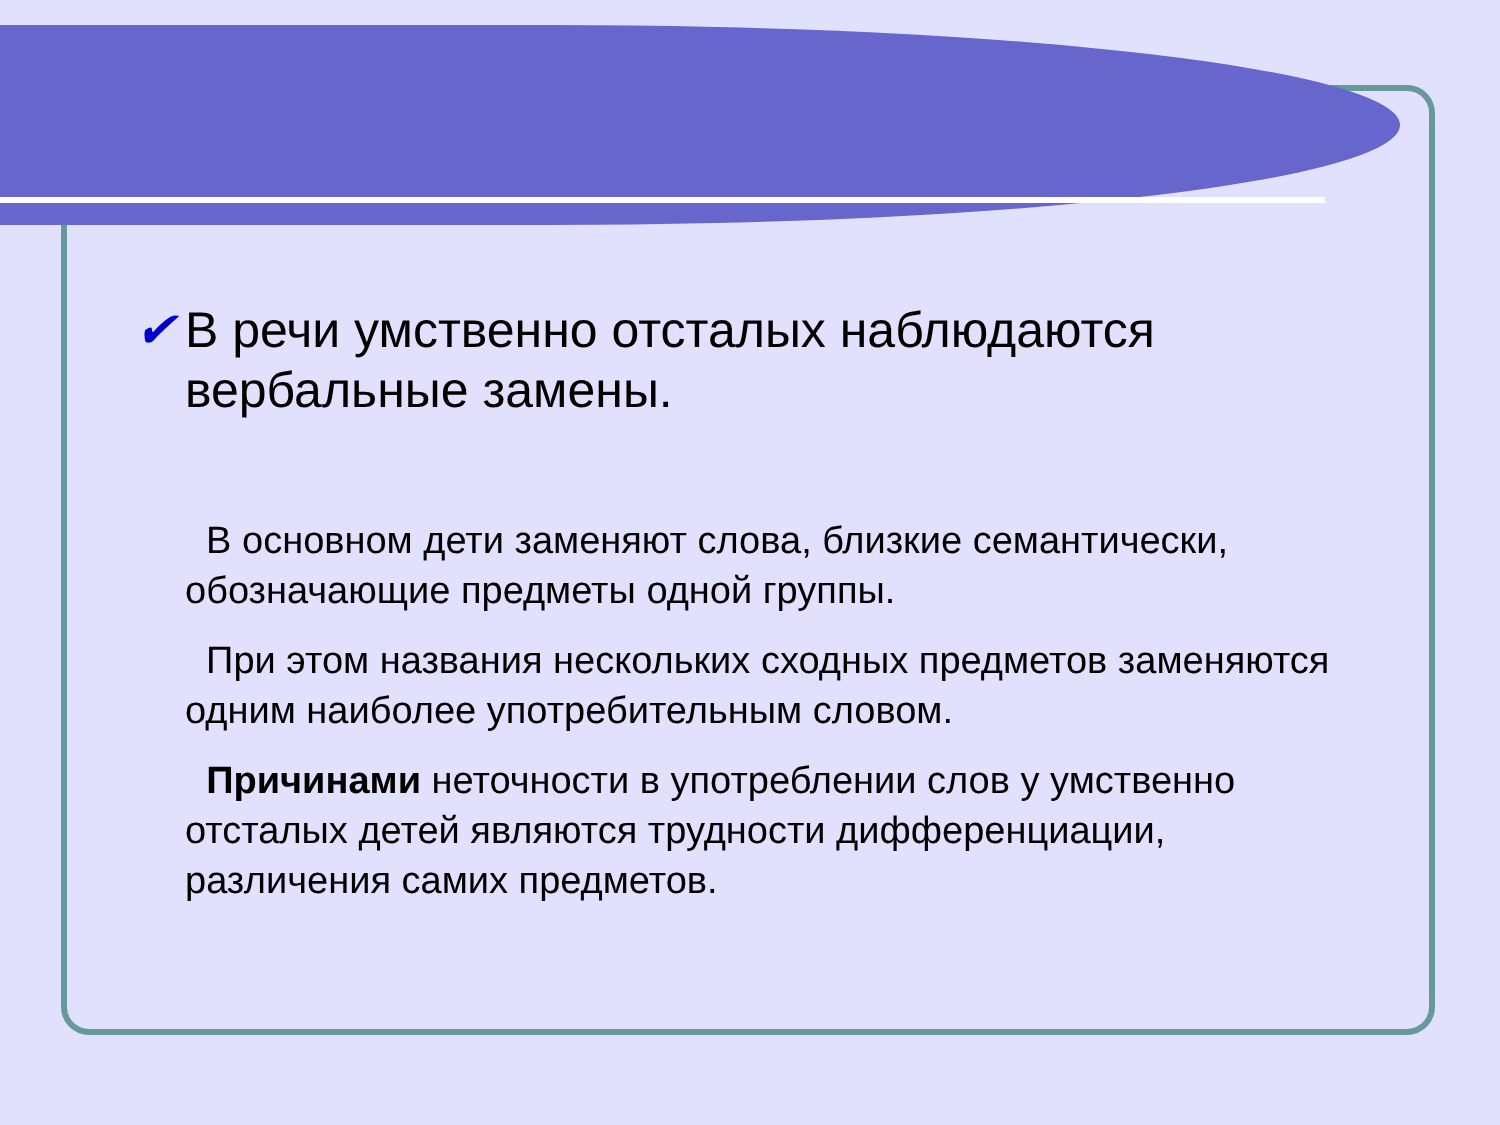✔ В речи умственно отсталых наблюдаются вербальные замены.
В основном дети заменяют слова, близкие семантически, обозначающие предметы одной группы.
При этом названия нескольких сходных предметов заменяются одним наиболее употребительным словом.
Причинами неточности в употреблении слов у умственно отсталых детей являются трудности дифференциации, различения самих предметов.